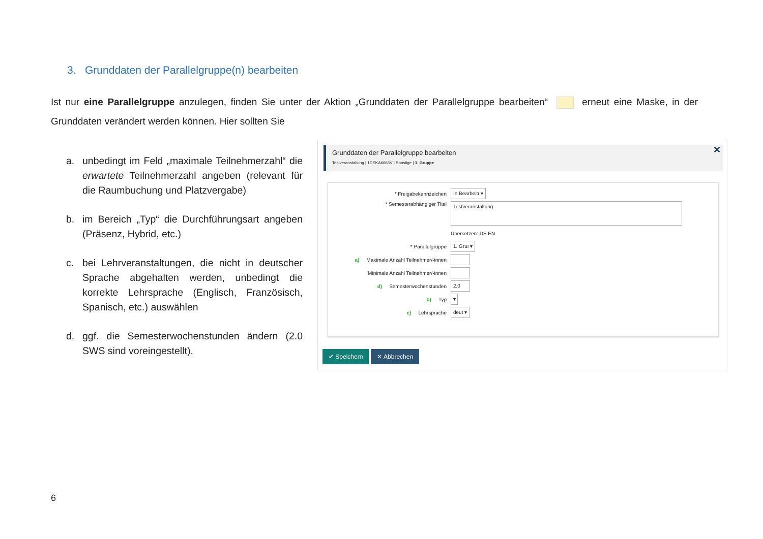3. Grunddaten der Parallelgruppe(n) bearbeiten
Ist nur eine Parallelgruppe anzulegen, finden Sie unter der Aktion „Grunddaten der Parallelgruppe bearbeiten“ erneut eine Maske, in der Grunddaten verändert werden können. Hier sollten Sie
a. unbedingt im Feld „maximale Teilnehmerzahl“ die erwartete Teilnehmerzahl angeben (relevant für die Raumbuchung und Platzvergabe)
b. im Bereich „Typ“ die Durchführungsart angeben (Präsenz, Hybrid, etc.)
c. bei Lehrveranstaltungen, die nicht in deutscher Sprache abgehalten werden, unbedingt die korrekte Lehrsprache (Englisch, Französisch, Spanisch, etc.) auswählen
d. ggf. die Semesterwochenstunden ändern (2.0 SWS sind voreingestellt).
✕
Grunddaten der Parallelgruppe bearbeiten
Testveranstaltung | 1DEKA6666V | Sonstige | 1. Gruppe
* Freigabekennzeichen
In Bearbeitı ▾
* Semesterabhängiger Titel
Testveranstaltung
Übersetzen: DE EN
* Parallelgruppe
1. Gruı ▾
a) Maximale Anzahl Teilnehmer/-innen
Minimale Anzahl Teilnehmer/-innen
d) Semesterwochenstunden
2,0
b) Typ
▾
c) Lehrsprache
deut ▾
✔ Speichern ✕ Abbrechen
6